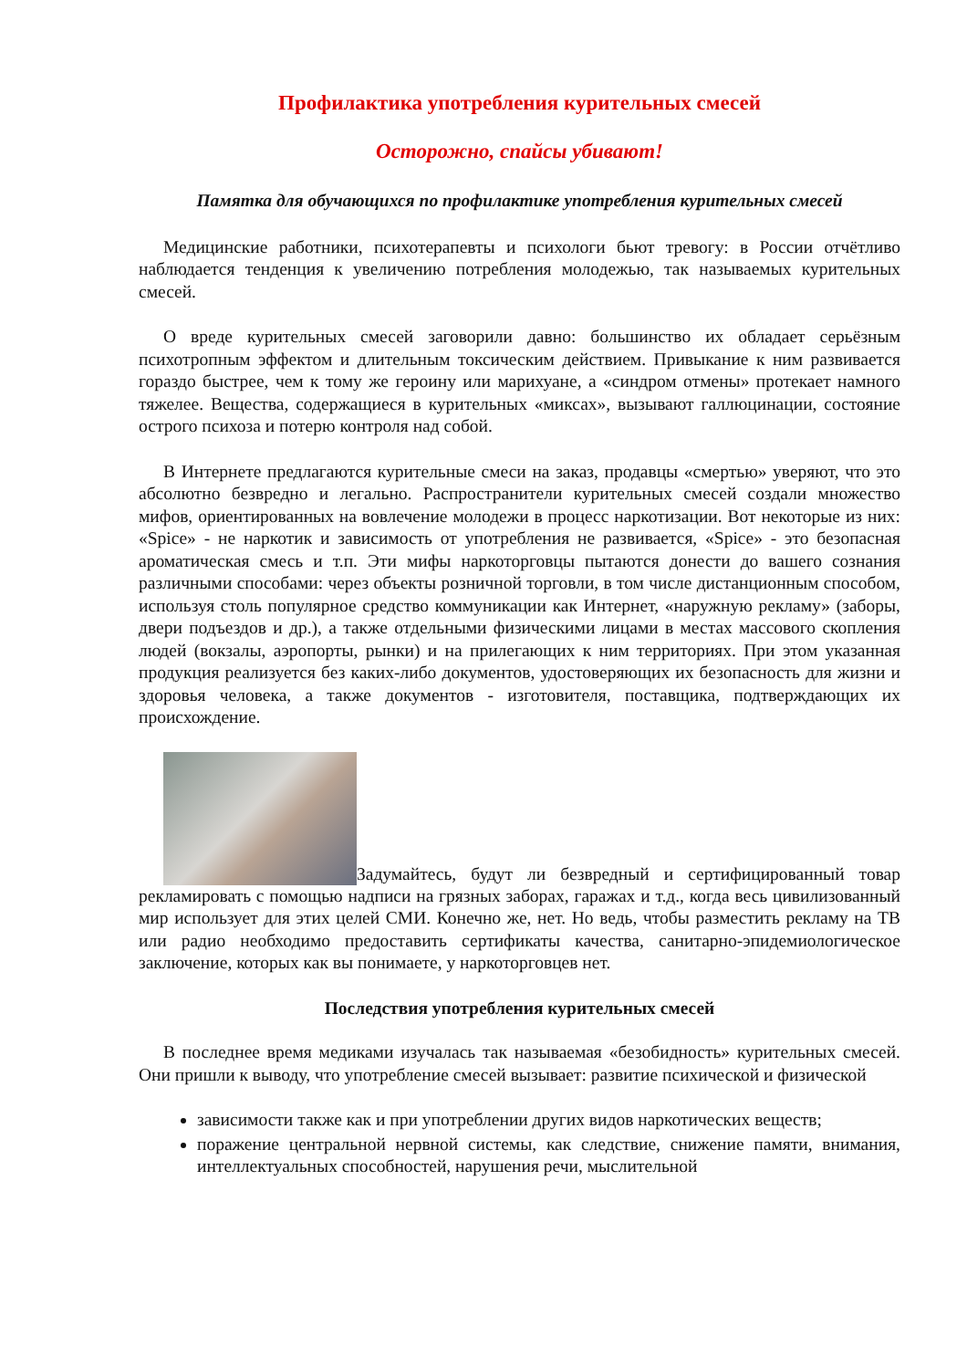Профилактика употребления курительных смесей
Осторожно, спайсы убивают!
Памятка для обучающихся по профилактике употребления курительных смесей
Медицинские работники, психотерапевты и психологи бьют тревогу: в России отчётливо наблюдается тенденция к увеличению потребления молодежью, так называемых курительных смесей.
О вреде курительных смесей заговорили давно: большинство их обладает серьёзным психотропным эффектом и длительным токсическим действием. Привыкание к ним развивается гораздо быстрее, чем к тому же героину или марихуане, а «синдром отмены» протекает намного тяжелее. Вещества, содержащиеся в курительных «миксах», вызывают галлюцинации, состояние острого психоза и потерю контроля над собой.
В Интернете предлагаются курительные смеси на заказ, продавцы «смертью» уверяют, что это абсолютно безвредно и легально. Распространители курительных смесей создали множество мифов, ориентированных на вовлечение молодежи в процесс наркотизации. Вот некоторые из них: «Spice» - не наркотик и зависимость от употребления не развивается, «Spice» - это безопасная ароматическая смесь и т.п. Эти мифы наркоторговцы пытаются донести до вашего сознания различными способами: через объекты розничной торговли, в том числе дистанционным способом, используя столь популярное средство коммуникации как Интернет, «наружную рекламу» (заборы, двери подъездов и др.), а также отдельными физическими лицами в местах массового скопления людей (вокзалы, аэропорты, рынки) и на прилегающих к ним территориях. При этом указанная продукция реализуется без каких-либо документов, удостоверяющих их безопасность для жизни и здоровья человека, а также документов - изготовителя, поставщика, подтверждающих их происхождение.
Задумайтесь, будут ли безвредный и сертифицированный товар рекламировать с помощью надписи на грязных заборах, гаражах и т.д., когда весь цивилизованный мир использует для этих целей СМИ. Конечно же, нет. Но ведь, чтобы разместить рекламу на ТВ или радио необходимо предоставить сертификаты качества, санитарно-эпидемиологическое заключение, которых как вы понимаете, у наркоторговцев нет.
Последствия употребления курительных смесей
В последнее время медиками изучалась так называемая «безобидность» курительных смесей. Они пришли к выводу, что употребление смесей вызывает: развитие психической и физической
зависимости также как и при употреблении других видов наркотических веществ;
поражение центральной нервной системы, как следствие, снижение памяти, внимания, интеллектуальных способностей, нарушения речи, мыслительной